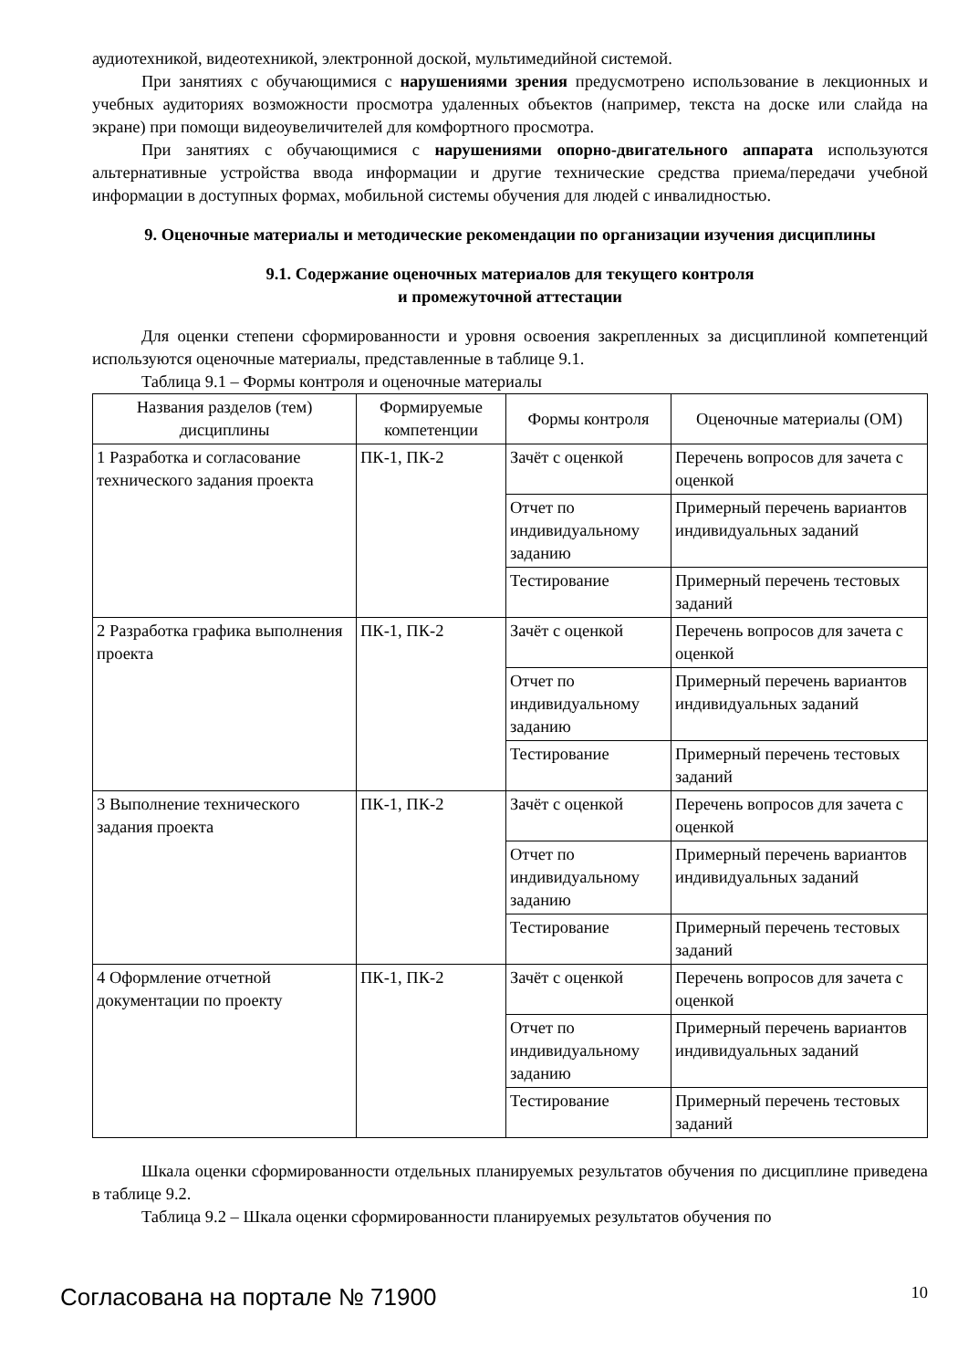аудиотехникой, видеотехникой, электронной доской, мультимедийной системой.
При занятиях с обучающимися с нарушениями зрения предусмотрено использование в лекционных и учебных аудиториях возможности просмотра удаленных объектов (например, текста на доске или слайда на экране) при помощи видеоувеличителей для комфортного просмотра.
При занятиях с обучающимися с нарушениями опорно-двигательного аппарата используются альтернативные устройства ввода информации и другие технические средства приема/передачи учебной информации в доступных формах, мобильной системы обучения для людей с инвалидностью.
9. Оценочные материалы и методические рекомендации по организации изучения дисциплины
9.1. Содержание оценочных материалов для текущего контроля
и промежуточной аттестации
Для оценки степени сформированности и уровня освоения закрепленных за дисциплиной компетенций используются оценочные материалы, представленные в таблице 9.1.
Таблица 9.1 – Формы контроля и оценочные материалы
| Названия разделов (тем) дисциплины | Формируемые компетенции | Формы контроля | Оценочные материалы (ОМ) |
| --- | --- | --- | --- |
| 1 Разработка и согласование технического задания проекта | ПК-1, ПК-2 | Зачёт с оценкой | Перечень вопросов для зачета с оценкой |
| | | Отчет по индивидуальному заданию | Примерный перечень вариантов индивидуальных заданий |
| | | Тестирование | Примерный перечень тестовых заданий |
| 2 Разработка графика выполнения проекта | ПК-1, ПК-2 | Зачёт с оценкой | Перечень вопросов для зачета с оценкой |
| | | Отчет по индивидуальному заданию | Примерный перечень вариантов индивидуальных заданий |
| | | Тестирование | Примерный перечень тестовых заданий |
| 3 Выполнение технического задания проекта | ПК-1, ПК-2 | Зачёт с оценкой | Перечень вопросов для зачета с оценкой |
| | | Отчет по индивидуальному заданию | Примерный перечень вариантов индивидуальных заданий |
| | | Тестирование | Примерный перечень тестовых заданий |
| 4 Оформление отчетной документации по проекту | ПК-1, ПК-2 | Зачёт с оценкой | Перечень вопросов для зачета с оценкой |
| | | Отчет по индивидуальному заданию | Примерный перечень вариантов индивидуальных заданий |
| | | Тестирование | Примерный перечень тестовых заданий |
Шкала оценки сформированности отдельных планируемых результатов обучения по дисциплине приведена в таблице 9.2.
Таблица 9.2 – Шкала оценки сформированности планируемых результатов обучения по
Согласована на портале № 71900 10